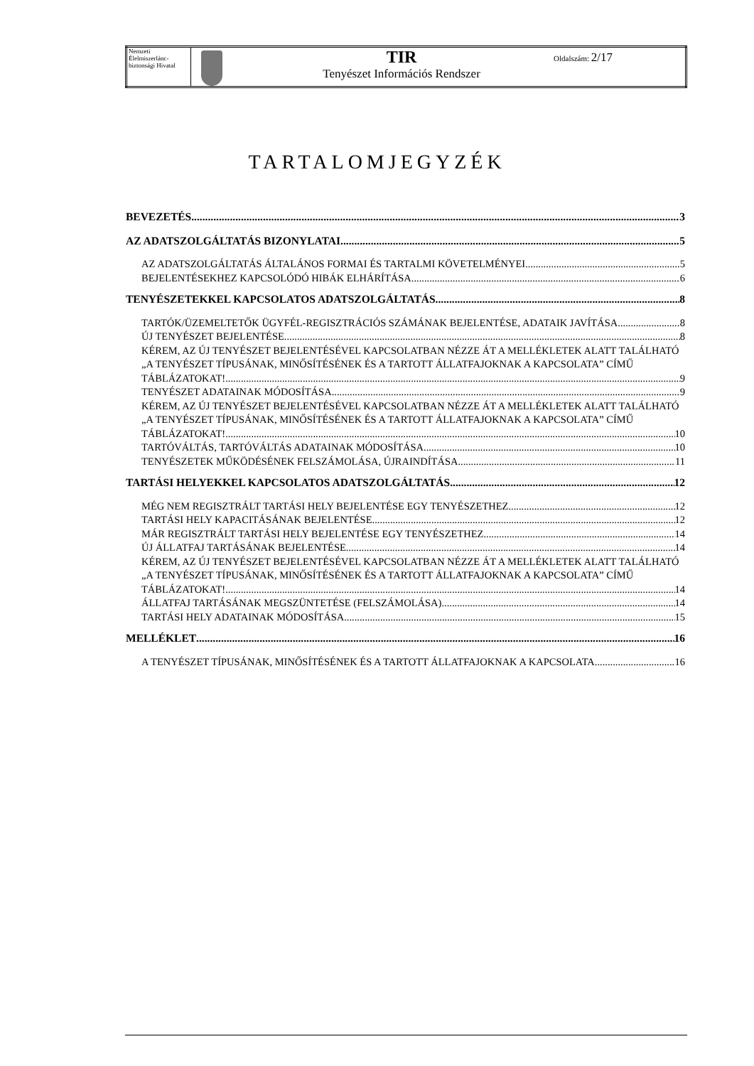| Nemzeti Élelmiszerlánc-biztonsági Hivatal | | TIR Tenyészet Információs Rendszer | Oldalszám: 2/17 |
TARTALOMJEGYZÉK
BEVEZETÉS 3
AZ ADATSZOLGÁLTATÁS BIZONYLATAI 5
AZ ADATSZOLGÁLTATÁS ÁLTALÁNOS FORMAI ÉS TARTALMI KÖVETELMÉNYEI 5
BEJELENTÉSEKHEZ KAPCSOLÓDÓ HIBÁK ELHÁRÍTÁSA 6
TENYÉSZETEKKEL KAPCSOLATOS ADATSZOLGÁLTATÁS 8
TARTÓK/ÜZEMELTETŐK ÜGYFÉL-REGISZTRÁCIÓS SZÁMÁNAK BEJELENTÉSE, ADATAIK JAVÍTÁSA 8
ÚJ TENYÉSZET BEJELENTÉSE 8
KÉREM, AZ ÚJ TENYÉSZET BEJELENTÉSÉVEL KAPCSOLATBAN NÉZZE ÁT A MELLÉKLETEK ALATT TALÁLHATÓ „A TENYÉSZET TÍPUSÁNAK, MINŐSÍTÉSÉNEK ÉS A TARTOTT ÁLLATFAJOKNAK A KAPCSOLATA” CÍMŰ
TÁBLÁZATOKAT! 9
TENYÉSZET ADATAINAK MÓDOSÍTÁSA 9
KÉREM, AZ ÚJ TENYÉSZET BEJELENTÉSÉVEL KAPCSOLATBAN NÉZZE ÁT A MELLÉKLETEK ALATT TALÁLHATÓ „A TENYÉSZET TÍPUSÁNAK, MINŐSÍTÉSÉNEK ÉS A TARTOTT ÁLLATFAJOKNAK A KAPCSOLATA” CÍMŰ
TÁBLÁZATOKAT! 10
TARTÓVÁLTÁS, TARTÓVÁLTÁS ADATAINAK MÓDOSÍTÁSA 10
TENYÉSZETEK MŰKÖDÉSÉNEK FELSZÁMOLÁSA, ÚJRAINDÍTÁSA 11
TARTÁSI HELYEKKEL KAPCSOLATOS ADATSZOLGÁLTATÁS 12
MÉG NEM REGISZTRÁLT TARTÁSI HELY BEJELENTÉSE EGY TENYÉSZETHEZ 12
TARTÁSI HELY KAPACITÁSÁNAK BEJELENTÉSE 12
MÁR REGISZTRÁLT TARTÁSI HELY BEJELENTÉSE EGY TENYÉSZETHEZ 14
ÚJ ÁLLATFAJ TARTÁSÁNAK BEJELENTÉSE 14
KÉREM, AZ ÚJ TENYÉSZET BEJELENTÉSÉVEL KAPCSOLATBAN NÉZZE ÁT A MELLÉKLETEK ALATT TALÁLHATÓ „A TENYÉSZET TÍPUSÁNAK, MINŐSÍTÉSÉNEK ÉS A TARTOTT ÁLLATFAJOKNAK A KAPCSOLATA” CÍMŰ
TÁBLÁZATOKAT! 14
ÁLLATFAJ TARTÁSÁNAK MEGSZÜNTETÉSE (FELSZÁMOLÁSA) 14
TARTÁSI HELY ADATAINAK MÓDOSÍTÁSA 15
MELLÉKLET 16
A TENYÉSZET TÍPUSÁNAK, MINŐSÍTÉSÉNEK ÉS A TARTOTT ÁLLATFAJOKNAK A KAPCSOLATA 16